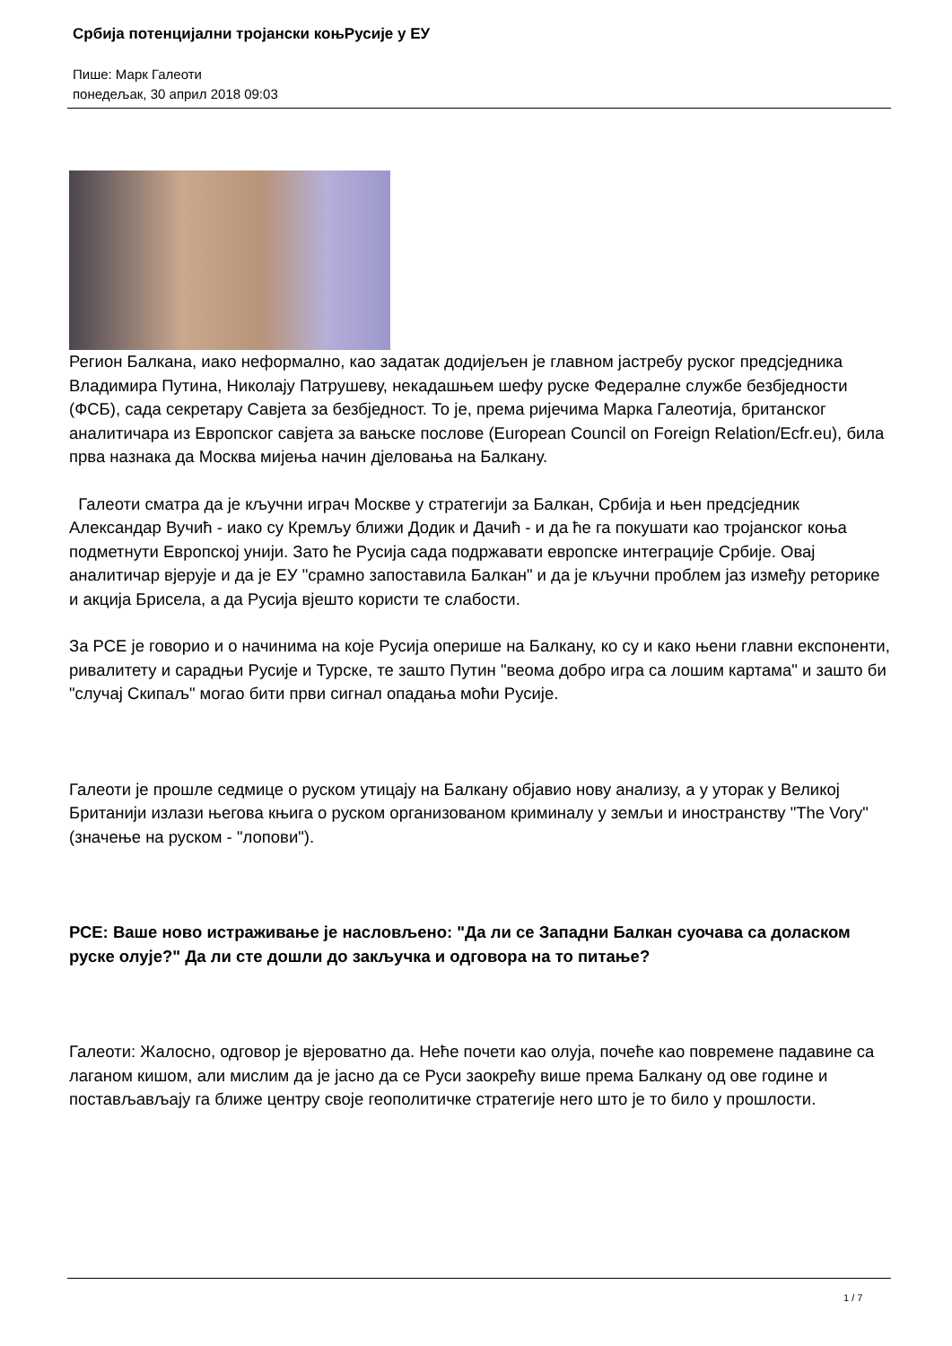Србија потенцијални тројански коњРусије у ЕУ
Пише: Марк Галеоти
понедељак, 30 април 2018 09:03
Регион Балкана, иако неформално, као задатак додијељен је главном јастребу руског предсједника Владимира Путина, Николају Патрушеву, некадашњем шефу руске Федералне службе безбједности (ФСБ), сада секретару Савјета за безбједност. То је, према ријечима Марка Галеотија, британског аналитичара из Европског савјета за вањске послове (European Council on Foreign Relation/Ecfr.eu), била прва назнака да Москва мијења начин дјеловања на Балкану.
Галеоти сматра да је кључни играч Москве у стратегији за Балкан, Србија и њен предсједник Александар Вучић - иако су Кремљу ближи Додик и Дачић - и да ће га покушати као тројанског коња подметнути Европској унији. Зато ће Русија сада подржавати европске интеграције Србије. Овај аналитичар вјерује и да је ЕУ "срамно запоставила Балкан" и да је кључни проблем јаз између реторике и акција Брисела, а да Русија вјешто користи те слабости.
За РСЕ је говорио и о начинима на које Русија оперише на Балкану, ко су и како њени главни експоненти, ривалитету и сарадњи Русије и Турске, те зашто Путин "веома добро игра са лошим картама" и зашто би "случај Скипаљ" могао бити први сигнал опадања моћи Русије.
Галеоти је прошле седмице о руском утицају на Балкану објавио нову анализу, а у уторак у Великој Британији излази његова књига о руском организованом криминалу у земљи и иностранству "The Vory" (значење на руском - "лопови").
РСЕ: Ваше ново истраживање је насловљено: "Да ли се Западни Балкан суочава са доласком руске олује?" Да ли сте дошли до закључка и одговора на то питање?
Галеоти: Жалосно, одговор је вјероватно да. Неће почети као олуја, почеће као повремене падавине са лаганом кишом, али мислим да је јасно да се Руси заокрећу више према Балкану од ове године и постављављају га ближе центру своје геополитичке стратегије него што је то било у прошлости.
1 / 7